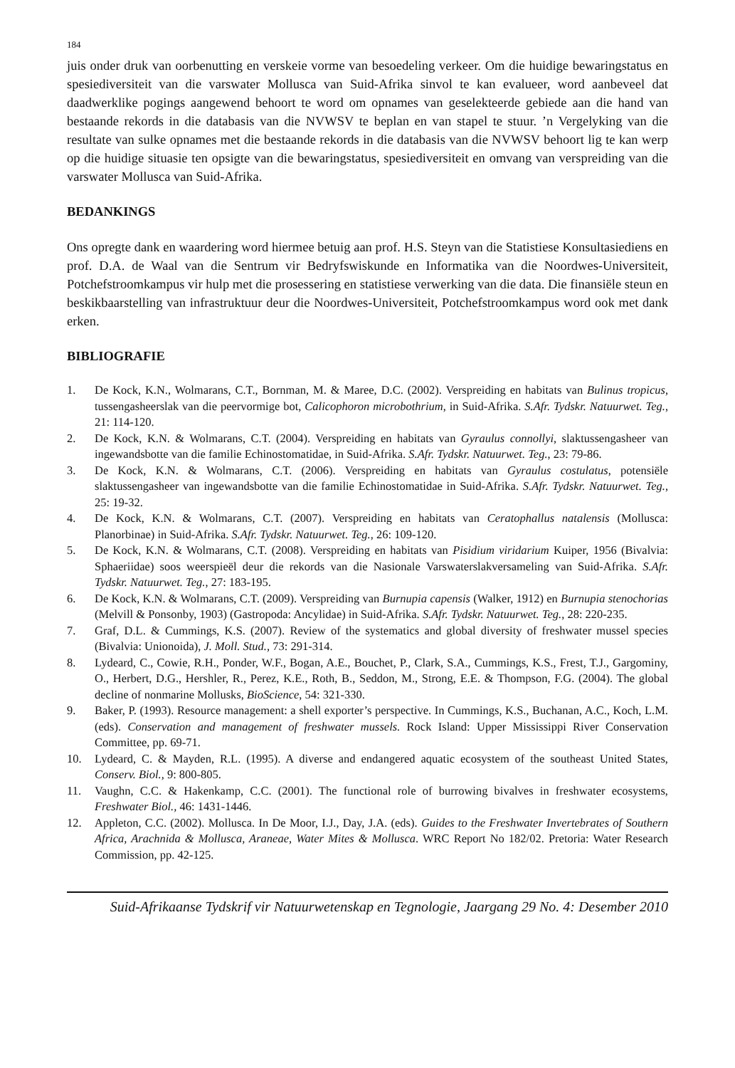184
juis onder druk van oorbenutting en verskeie vorme van besoedeling verkeer. Om die huidige bewaringstatus en spesiediversiteit van die varswater Mollusca van Suid-Afrika sinvol te kan evalueer, word aanbeveel dat daadwerklike pogings aangewend behoort te word om opnames van geselekteerde gebiede aan die hand van bestaande rekords in die databasis van die NVWSV te beplan en van stapel te stuur. ’n Vergelyking van die resultate van sulke opnames met die bestaande rekords in die databasis van die NVWSV behoort lig te kan werp op die huidige situasie ten opsigte van die bewaringstatus, spesiediversiteit en omvang van verspreiding van die varswater Mollusca van Suid-Afrika.
BEDANKINGS
Ons opregte dank en waardering word hiermee betuig aan prof. H.S. Steyn van die Statistiese Konsultasiediens en prof. D.A. de Waal van die Sentrum vir Bedryfswiskunde en Informatika van die Noordwes-Universiteit, Potchefstroomkampus vir hulp met die prosessering en statistiese verwerking van die data. Die finansiële steun en beskikbaarstelling van infrastruktuur deur die Noordwes-Universiteit, Potchefstroomkampus word ook met dank erken.
BIBLIOGRAFIE
1. De Kock, K.N., Wolmarans, C.T., Bornman, M. & Maree, D.C. (2002). Verspreiding en habitats van Bulinus tropicus, tussengasheerslak van die peervormige bot, Calicophoron microbothrium, in Suid-Afrika. S.Afr. Tydskr. Natuurwet. Teg., 21: 114-120.
2. De Kock, K.N. & Wolmarans, C.T. (2004). Verspreiding en habitats van Gyraulus connollyi, slaktussengasheer van ingewandsbotte van die familie Echinostomatidae, in Suid-Afrika. S.Afr. Tydskr. Natuurwet. Teg., 23: 79-86.
3. De Kock, K.N. & Wolmarans, C.T. (2006). Verspreiding en habitats van Gyraulus costulatus, potensiële slaktussengasheer van ingewandsbotte van die familie Echinostomatidae in Suid-Afrika. S.Afr. Tydskr. Natuurwet. Teg., 25: 19-32.
4. De Kock, K.N. & Wolmarans, C.T. (2007). Verspreiding en habitats van Ceratophallus natalensis (Mollusca: Planorbinae) in Suid-Afrika. S.Afr. Tydskr. Natuurwet. Teg., 26: 109-120.
5. De Kock, K.N. & Wolmarans, C.T. (2008). Verspreiding en habitats van Pisidium viridarium Kuiper, 1956 (Bivalvia: Sphaeriidae) soos weerspieël deur die rekords van die Nasionale Varswaterslakversameling van Suid-Afrika. S.Afr. Tydskr. Natuurwet. Teg., 27: 183-195.
6. De Kock, K.N. & Wolmarans, C.T. (2009). Verspreiding van Burnupia capensis (Walker, 1912) en Burnupia stenochorias (Melvill & Ponsonby, 1903) (Gastropoda: Ancylidae) in Suid-Afrika. S.Afr. Tydskr. Natuurwet. Teg., 28: 220-235.
7. Graf, D.L. & Cummings, K.S. (2007). Review of the systematics and global diversity of freshwater mussel species (Bivalvia: Unionoida), J. Moll. Stud., 73: 291-314.
8. Lydeard, C., Cowie, R.H., Ponder, W.F., Bogan, A.E., Bouchet, P., Clark, S.A., Cummings, K.S., Frest, T.J., Gargominy, O., Herbert, D.G., Hershler, R., Perez, K.E., Roth, B., Seddon, M., Strong, E.E. & Thompson, F.G. (2004). The global decline of nonmarine Mollusks, BioScience, 54: 321-330.
9. Baker, P. (1993). Resource management: a shell exporter’s perspective. In Cummings, K.S., Buchanan, A.C., Koch, L.M. (eds). Conservation and management of freshwater mussels. Rock Island: Upper Mississippi River Conservation Committee, pp. 69-71.
10. Lydeard, C. & Mayden, R.L. (1995). A diverse and endangered aquatic ecosystem of the southeast United States, Conserv. Biol., 9: 800-805.
11. Vaughn, C.C. & Hakenkamp, C.C. (2001). The functional role of burrowing bivalves in freshwater ecosystems, Freshwater Biol., 46: 1431-1446.
12. Appleton, C.C. (2002). Mollusca. In De Moor, I.J., Day, J.A. (eds). Guides to the Freshwater Invertebrates of Southern Africa, Arachnida & Mollusca, Araneae, Water Mites & Mollusca. WRC Report No 182/02. Pretoria: Water Research Commission, pp. 42-125.
Suid-Afrikaanse Tydskrif vir Natuurwetenskap en Tegnologie, Jaargang 29 No. 4: Desember 2010